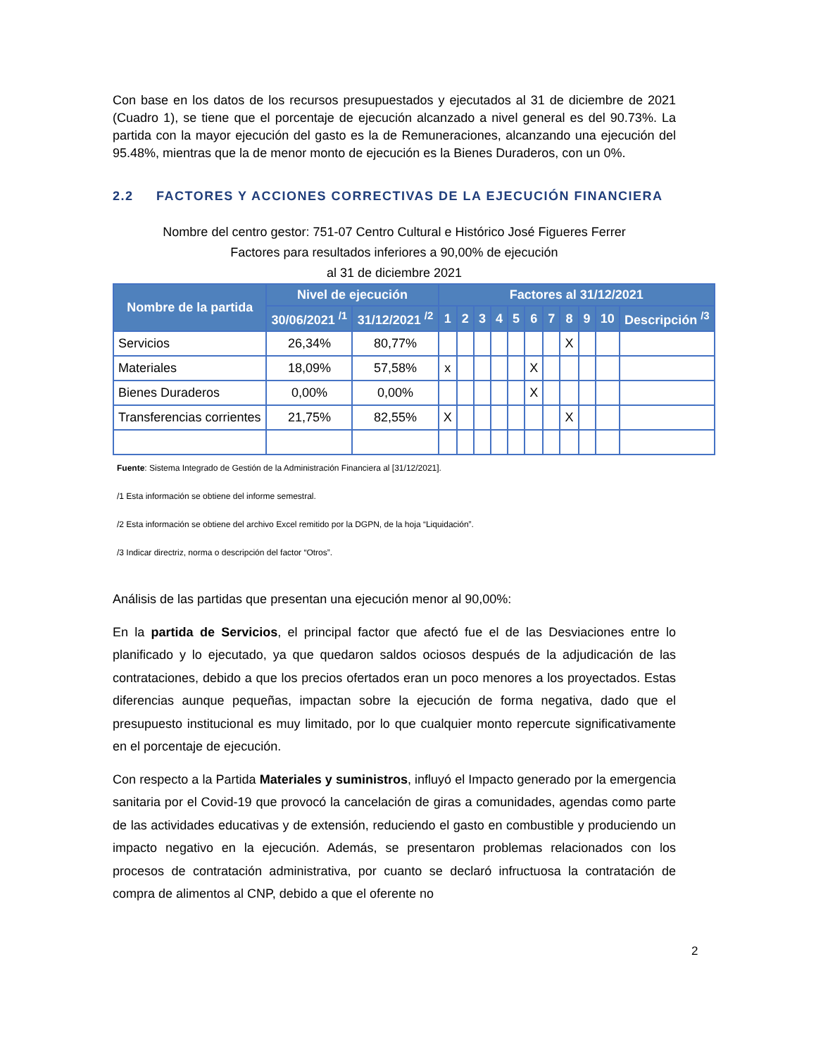Con base en los datos de los recursos presupuestados y ejecutados al 31 de diciembre de 2021 (Cuadro 1), se tiene que el porcentaje de ejecución alcanzado a nivel general es del 90.73%. La partida con la mayor ejecución del gasto es la de Remuneraciones, alcanzando una ejecución del 95.48%, mientras que la de menor monto de ejecución es la Bienes Duraderos, con un 0%.
2.2 FACTORES Y ACCIONES CORRECTIVAS DE LA EJECUCIÓN FINANCIERA
Nombre del centro gestor: 751-07 Centro Cultural e Histórico José Figueres Ferrer
Factores para resultados inferiores a 90,00% de ejecución
al 31 de diciembre 2021
| Nombre de la partida | Nivel de ejecución | | Factores al 31/12/2021 | | | | | | | | | | |
| --- | --- | --- | --- | --- | --- | --- | --- | --- | --- | --- | --- | --- | --- |
| | 30/06/2021 <sup>/1</sup> | 31/12/2021 <sup>/2</sup> | 1 | 2 | 3 | 4 | 5 | 6 | 7 | 8 | 9 | 10 | Descripción <sup>/3</sup> |
| Servicios | 26,34% | 80,77% | | | | | | | | X | | | |
| Materiales | 18,09% | 57,58% | x | | | | | X | | | | | |
| Bienes Duraderos | 0,00% | 0,00% | | | | | | X | | | | | |
| Transferencias corrientes | 21,75% | 82,55% | X | | | | | | | X | | | |
Fuente: Sistema Integrado de Gestión de la Administración Financiera al [31/12/2021].
/1 Esta información se obtiene del informe semestral.
/2 Esta información se obtiene del archivo Excel remitido por la DGPN, de la hoja “Liquidación”.
/3 Indicar directriz, norma o descripción del factor “Otros”.
Análisis de las partidas que presentan una ejecución menor al 90,00%:
En la partida de Servicios, el principal factor que afectó fue el de las Desviaciones entre lo planificado y lo ejecutado, ya que quedaron saldos ociosos después de la adjudicación de las contrataciones, debido a que los precios ofertados eran un poco menores a los proyectados. Estas diferencias aunque pequeñas, impactan sobre la ejecución de forma negativa, dado que el presupuesto institucional es muy limitado, por lo que cualquier monto repercute significativamente en el porcentaje de ejecución.
Con respecto a la Partida Materiales y suministros, influyó el Impacto generado por la emergencia sanitaria por el Covid-19 que provocó la cancelación de giras a comunidades, agendas como parte de las actividades educativas y de extensión, reduciendo el gasto en combustible y produciendo un impacto negativo en la ejecución. Además, se presentaron problemas relacionados con los procesos de contratación administrativa, por cuanto se declaró infructuosa la contratación de compra de alimentos al CNP, debido a que el oferente no
2